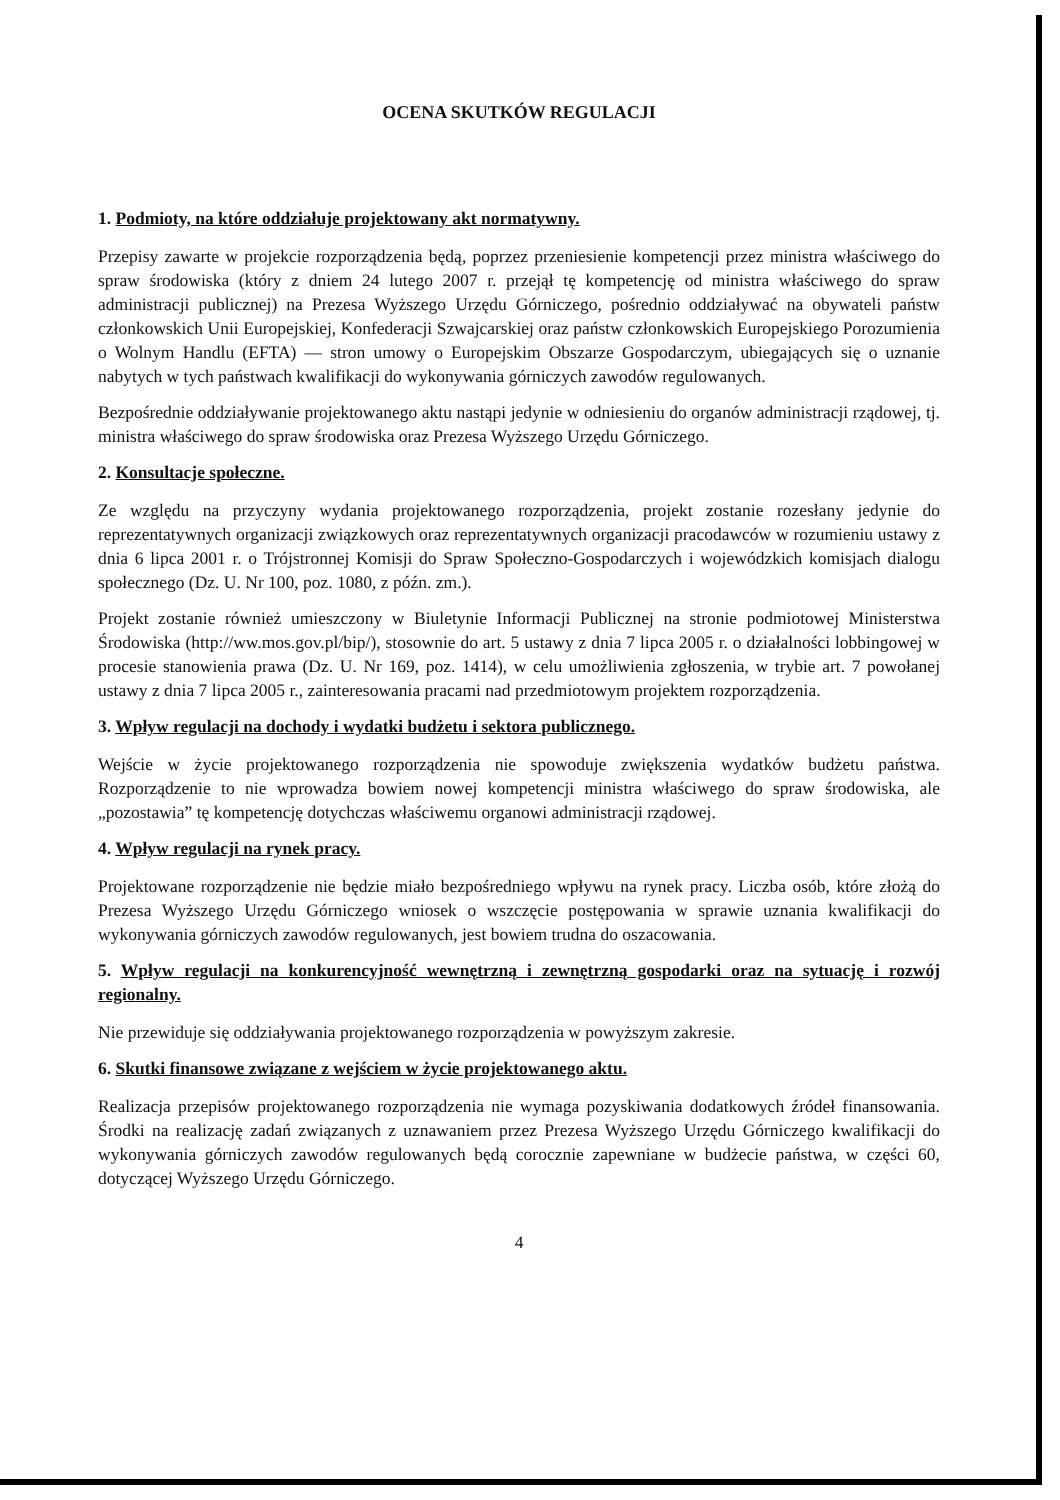OCENA SKUTKÓW REGULACJI
1. Podmioty, na które oddziałuje projektowany akt normatywny.
Przepisy zawarte w projekcie rozporządzenia będą, poprzez przeniesienie kompetencji przez ministra właściwego do spraw środowiska (który z dniem 24 lutego 2007 r. przejął tę kompetencję od ministra właściwego do spraw administracji publicznej) na Prezesa Wyższego Urzędu Górniczego, pośrednio oddziaływać na obywateli państw członkowskich Unii Europejskiej, Konfederacji Szwajcarskiej oraz państw członkowskich Europejskiego Porozumienia o Wolnym Handlu (EFTA) — stron umowy o Europejskim Obszarze Gospodarczym, ubiegających się o uznanie nabytych w tych państwach kwalifikacji do wykonywania górniczych zawodów regulowanych.
Bezpośrednie oddziaływanie projektowanego aktu nastąpi jedynie w odniesieniu do organów administracji rządowej, tj. ministra właściwego do spraw środowiska oraz Prezesa Wyższego Urzędu Górniczego.
2. Konsultacje społeczne.
Ze względu na przyczyny wydania projektowanego rozporządzenia, projekt zostanie rozesłany jedynie do reprezentatywnych organizacji związkowych oraz reprezentatywnych organizacji pracodawców w rozumieniu ustawy z dnia 6 lipca 2001 r. o Trójstronnej Komisji do Spraw Społeczno-Gospodarczych i wojewódzkich komisjach dialogu społecznego (Dz. U. Nr 100, poz. 1080, z późn. zm.).
Projekt zostanie również umieszczony w Biuletynie Informacji Publicznej na stronie podmiotowej Ministerstwa Środowiska (http://ww.mos.gov.pl/bip/), stosownie do art. 5 ustawy z dnia 7 lipca 2005 r. o działalności lobbingowej w procesie stanowienia prawa (Dz. U. Nr 169, poz. 1414), w celu umożliwienia zgłoszenia, w trybie art. 7 powołanej ustawy z dnia 7 lipca 2005 r., zainteresowania pracami nad przedmiotowym projektem rozporządzenia.
3. Wpływ regulacji na dochody i wydatki budżetu i sektora publicznego.
Wejście w życie projektowanego rozporządzenia nie spowoduje zwiększenia wydatków budżetu państwa. Rozporządzenie to nie wprowadza bowiem nowej kompetencji ministra właściwego do spraw środowiska, ale „pozostawia” tę kompetencję dotychczas właściwemu organowi administracji rządowej.
4. Wpływ regulacji na rynek pracy.
Projektowane rozporządzenie nie będzie miało bezpośredniego wpływu na rynek pracy. Liczba osób, które złożą do Prezesa Wyższego Urzędu Górniczego wniosek o wszczęcie postępowania w sprawie uznania kwalifikacji do wykonywania górniczych zawodów regulowanych, jest bowiem trudna do oszacowania.
5. Wpływ regulacji na konkurencyjność wewnętrzną i zewnętrzną gospodarki oraz na sytuację i rozwój regionalny.
Nie przewiduje się oddziaływania projektowanego rozporządzenia w powyższym zakresie.
6. Skutki finansowe związane z wejściem w życie projektowanego aktu.
Realizacja przepisów projektowanego rozporządzenia nie wymaga pozyskiwania dodatkowych źródeł finansowania. Środki na realizację zadań związanych z uznawaniem przez Prezesa Wyższego Urzędu Górniczego kwalifikacji do wykonywania górniczych zawodów regulowanych będą corocznie zapewniane w budżecie państwa, w części 60, dotyczącej Wyższego Urzędu Górniczego.
4